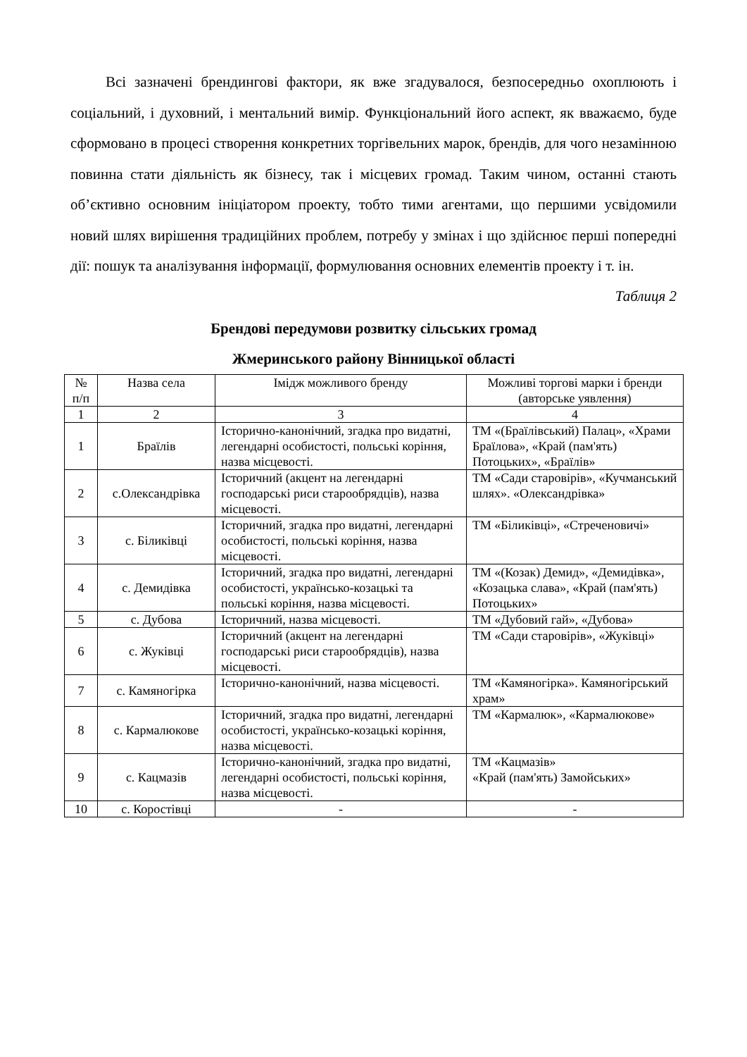Всі зазначені брендингові фактори, як вже згадувалося, безпосередньо охоплюють і соціальний, і духовний, і ментальний вимір. Функціональний його аспект, як вважаємо, буде сформовано в процесі створення конкретних торгівельних марок, брендів, для чого незамінною повинна стати діяльність як бізнесу, так і місцевих громад. Таким чином, останні стають об’єктивно основним ініціатором проекту, тобто тими агентами, що першими усвідомили новий шлях вирішення традиційних проблем, потребу у змінах і що здійснює перші попередні дії: пошук та аналізування інформації, формулювання основних елементів проекту і т. ін.
Таблиця 2
Брендові передумови розвитку сільських громад
Жмеринського району Вінницької області
| № п/п | Назва села | Імідж можливого бренду | Можливі торгові марки і бренди (авторське уявлення) |
| 1 | 2 | 3 | 4 |
| 1 | Браїлів | Історично-канонічний, згадка про видатні, легендарні особистості, польські коріння, назва місцевості. | ТМ «(Браїлівський) Палац», «Храми Браїлова», «Край (пам'ять) Потоцьких», «Браїлів» |
| 2 | с.Олександрівка | Історичний (акцент на легендарні господарські риси старообрядців), назва місцевості. | ТМ «Сади старовірів», «Кучманський шлях». «Олександрівка» |
| 3 | с. Біликівці | Історичний, згадка про видатні, легендарні особистості, польські коріння, назва місцевості. | ТМ «Біликівці», «Стреченовичі» |
| 4 | с. Демидівка | Історичний, згадка про видатні, легендарні особистості, українсько-козацькі та польські коріння, назва місцевості. | ТМ «(Козак) Демид», «Демидівка», «Козацька слава», «Край (пам'ять) Потоцьких» |
| 5 | с. Дубова | Історичний, назва місцевості. | ТМ «Дубовий гай», «Дубова» |
| 6 | с. Жуківці | Історичний (акцент на легендарні господарські риси старообрядців), назва місцевості. | ТМ «Сади старовірів», «Жуківці» |
| 7 | с. Камяногірка | Історично-канонічний, назва місцевості. | ТМ «Камяногірка». Камяногірський храм» |
| 8 | с. Кармалюкове | Історичний, згадка про видатні, легендарні особистості, українсько-козацькі коріння, назва місцевості. | ТМ «Кармалюк», «Кармалюкове» |
| 9 | с. Кацмазів | Історично-канонічний, згадка про видатні, легендарні особистості, польські коріння, назва місцевості. | ТМ «Кацмазів» «Край (пам'ять) Замойських» |
| 10 | с. Коростівці | - | - |